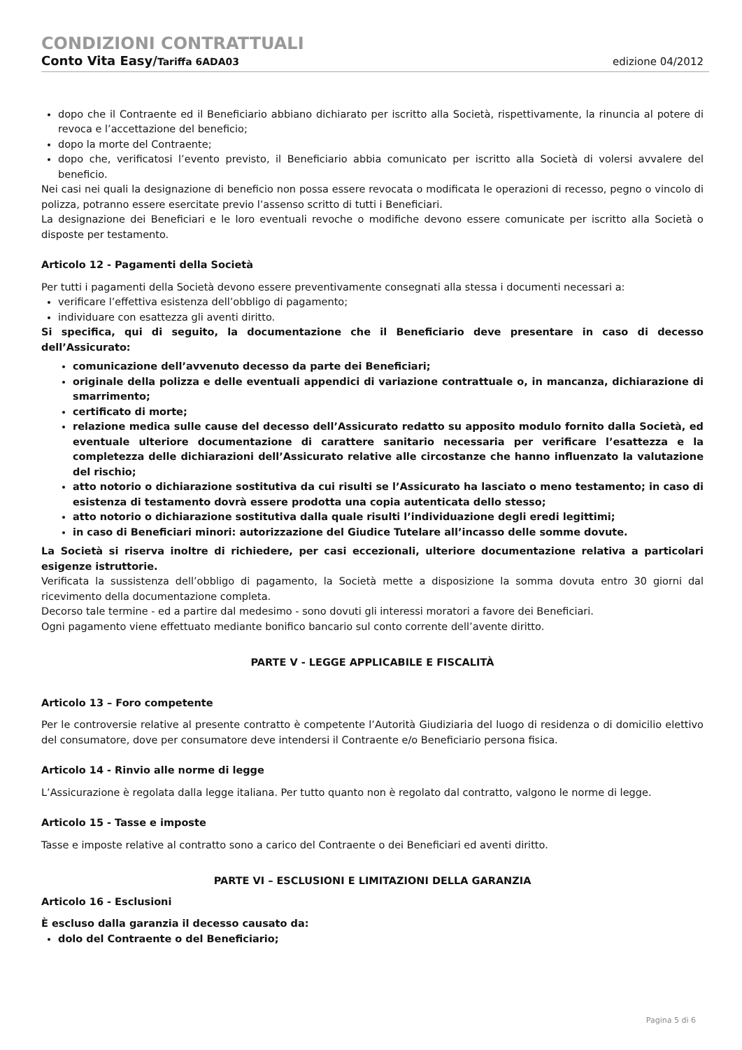CONDIZIONI CONTRATTUALI
Conto Vita Easy/Tariffa 6ADA03 edizione 04/2012
dopo che il Contraente ed il Beneficiario abbiano dichiarato per iscritto alla Società, rispettivamente, la rinuncia al potere di revoca e l’accettazione del beneficio;
dopo la morte del Contraente;
dopo che, verificatosi l’evento previsto, il Beneficiario abbia comunicato per iscritto alla Società di volersi avvalere del beneficio.
Nei casi nei quali la designazione di beneficio non possa essere revocata o modificata le operazioni di recesso, pegno o vincolo di polizza, potranno essere esercitate previo l’assenso scritto di tutti i Beneficiari.
La designazione dei Beneficiari e le loro eventuali revoche o modifiche devono essere comunicate per iscritto alla Società o disposte per testamento.
Articolo 12 - Pagamenti della Società
Per tutti i pagamenti della Società devono essere preventivamente consegnati alla stessa i documenti necessari a:
verificare l’effettiva esistenza dell’obbligo di pagamento;
individuare con esattezza gli aventi diritto.
Si specifica, qui di seguito, la documentazione che il Beneficiario deve presentare in caso di decesso dell’Assicurato:
comunicazione dell’avvenuto decesso da parte dei Beneficiari;
originale della polizza e delle eventuali appendici di variazione contrattuale o, in mancanza, dichiarazione di smarrimento;
certificato di morte;
relazione medica sulle cause del decesso dell’Assicurato redatto su apposito modulo fornito dalla Società, ed eventuale ulteriore documentazione di carattere sanitario necessaria per verificare l’esattezza e la completezza delle dichiarazioni dell’Assicurato relative alle circostanze che hanno influenzato la valutazione del rischio;
atto notorio o dichiarazione sostitutiva da cui risulti se l’Assicurato ha lasciato o meno testamento; in caso di esistenza di testamento dovrà essere prodotta una copia autenticata dello stesso;
atto notorio o dichiarazione sostitutiva dalla quale risulti l’individuazione degli eredi legittimi;
in caso di Beneficiari minori: autorizzazione del Giudice Tutelare all’incasso delle somme dovute.
La Società si riserva inoltre di richiedere, per casi eccezionali, ulteriore documentazione relativa a particolari esigenze istruttorie.
Verificata la sussistenza dell’obbligo di pagamento, la Società mette a disposizione la somma dovuta entro 30 giorni dal ricevimento della documentazione completa.
Decorso tale termine - ed a partire dal medesimo - sono dovuti gli interessi moratori a favore dei Beneficiari.
Ogni pagamento viene effettuato mediante bonifico bancario sul conto corrente dell’avente diritto.
PARTE V - LEGGE APPLICABILE E FISCALITÀ
Articolo 13 – Foro competente
Per le controversie relative al presente contratto è competente l’Autorità Giudiziaria del luogo di residenza o di domicilio elettivo del consumatore, dove per consumatore deve intendersi il Contraente e/o Beneficiario persona fisica.
Articolo 14 - Rinvio alle norme di legge
L’Assicurazione è regolata dalla legge italiana. Per tutto quanto non è regolato dal contratto, valgono le norme di legge.
Articolo 15 - Tasse e imposte
Tasse e imposte relative al contratto sono a carico del Contraente o dei Beneficiari ed aventi diritto.
PARTE VI – ESCLUSIONI E LIMITAZIONI DELLA GARANZIA
Articolo 16 - Esclusioni
È escluso dalla garanzia il decesso causato da:
dolo del Contraente o del Beneficiario;
Pagina 5 di 6